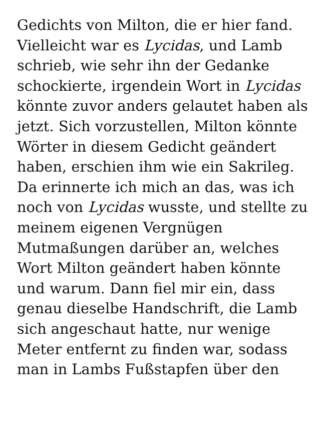Gedichts von Milton, die er hier fand.
Vielleicht war es Lycidas, und Lamb
schrieb, wie sehr ihn der Gedanke
schockierte, irgendein Wort in Lycidas
könnte zuvor anders gelautet haben als
jetzt. Sich vorzustellen, Milton könnte
Wörter in diesem Gedicht geändert
haben, erschien ihm wie ein Sakrileg.
Da erinnerte ich mich an das, was ich
noch von Lycidas wusste, und stellte zu
meinem eigenen Vergnügen
Mutmaßungen darüber an, welches
Wort Milton geändert haben könnte
und warum. Dann fiel mir ein, dass
genau dieselbe Handschrift, die Lamb
sich angeschaut hatte, nur wenige
Meter entfernt zu finden war, sodass
man in Lambs Fußstapfen über den